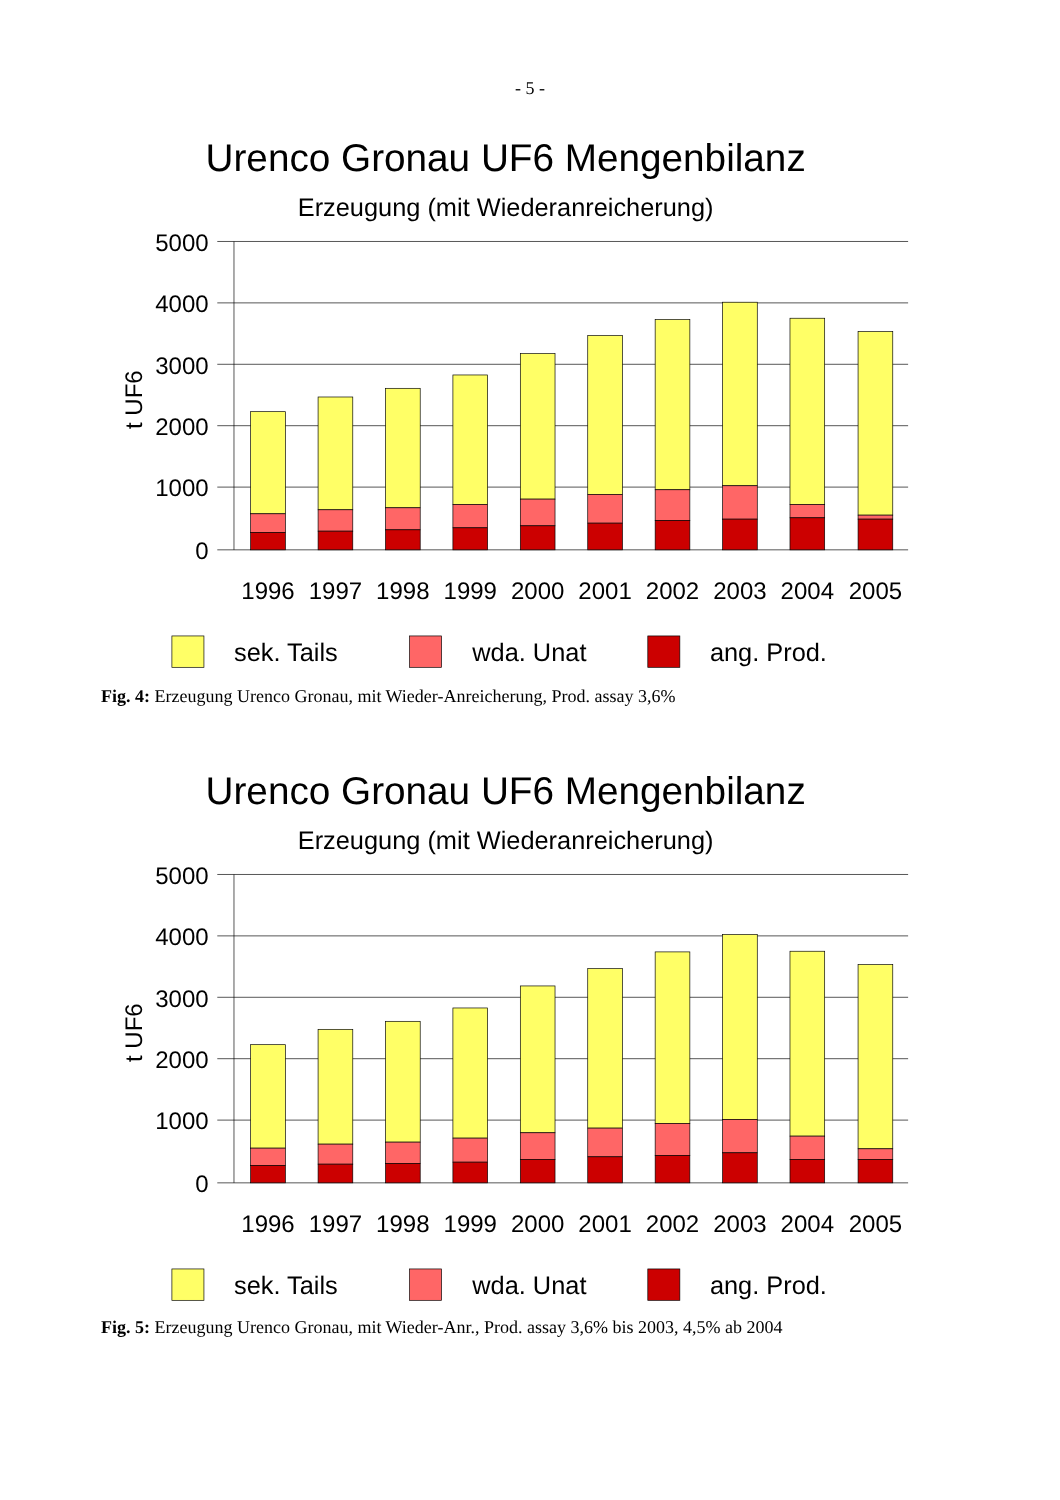- 5 -
Urenco Gronau UF6 Mengenbilanz
Erzeugung (mit Wiederanreicherung)
5000
4000
3000
2000
1000
0
t UF6
1996
1997
1998
1999
2000
2001
2002
2003
2004
2005
sek. Tails
wda. Unat
ang. Prod.
Fig. 4: Erzeugung Urenco Gronau, mit Wieder-Anreicherung, Prod. assay 3,6%
Urenco Gronau UF6 Mengenbilanz
Erzeugung (mit Wiederanreicherung)
5000
4000
3000
2000
1000
0
t UF6
1996
1997
1998
1999
2000
2001
2002
2003
2004
2005
sek. Tails
wda. Unat
ang. Prod.
Fig. 5: Erzeugung Urenco Gronau, mit Wieder-Anr., Prod. assay 3,6% bis 2003, 4,5% ab 2004